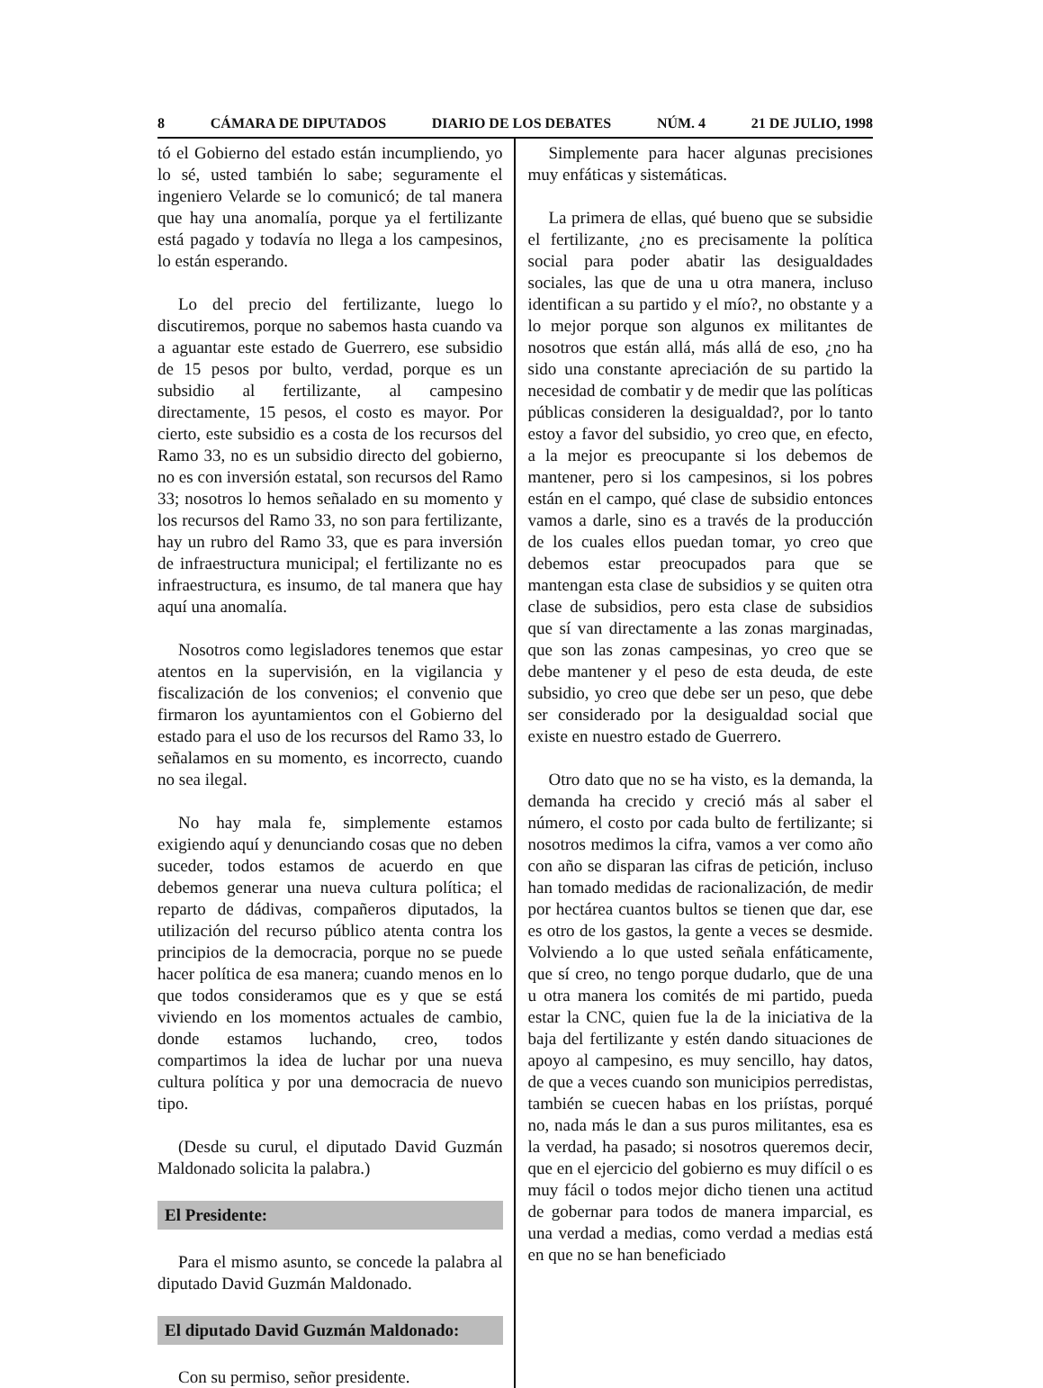8 CÁMARA DE DIPUTADOS DIARIO DE LOS DEBATES NÚM. 4 21 DE JULIO, 1998
tó el Gobierno del estado están incumpliendo, yo lo sé, usted también lo sabe; seguramente el ingeniero Velarde se lo comunicó; de tal manera que hay una anomalía, porque ya el fertilizante está pagado y todavía no llega a los campesinos, lo están esperando.
Lo del precio del fertilizante, luego lo discutiremos, porque no sabemos hasta cuando va a aguantar este estado de Guerrero, ese subsidio de 15 pesos por bulto, verdad, porque es un subsidio al fertilizante, al campesino directamente, 15 pesos, el costo es mayor. Por cierto, este subsidio es a costa de los recursos del Ramo 33, no es un subsidio directo del gobierno, no es con inversión estatal, son recursos del Ramo 33; nosotros lo hemos señalado en su momento y los recursos del Ramo 33, no son para fertilizante, hay un rubro del Ramo 33, que es para inversión de infraestructura municipal; el fertilizante no es infraestructura, es insumo, de tal manera que hay aquí una anomalía.
Nosotros como legisladores tenemos que estar atentos en la supervisión, en la vigilancia y fiscalización de los convenios; el convenio que firmaron los ayuntamientos con el Gobierno del estado para el uso de los recursos del Ramo 33, lo señalamos en su momento, es incorrecto, cuando no sea ilegal.
No hay mala fe, simplemente estamos exigiendo aquí y denunciando cosas que no deben suceder, todos estamos de acuerdo en que debemos generar una nueva cultura política; el reparto de dádivas, compañeros diputados, la utilización del recurso público atenta contra los principios de la democracia, porque no se puede hacer política de esa manera; cuando menos en lo que todos consideramos que es y que se está viviendo en los momentos actuales de cambio, donde estamos luchando, creo, todos compartimos la idea de luchar por una nueva cultura política y por una democracia de nuevo tipo.
(Desde su curul, el diputado David Guzmán Maldonado solicita la palabra.)
El Presidente:
Para el mismo asunto, se concede la palabra al diputado David Guzmán Maldonado.
El diputado David Guzmán Maldonado:
Con su permiso, señor presidente.
Simplemente para hacer algunas precisiones muy enfáticas y sistemáticas.
La primera de ellas, qué bueno que se subsidie el fertilizante, ¿no es precisamente la política social para poder abatir las desigualdades sociales, las que de una u otra manera, incluso identifican a su partido y el mío?, no obstante y a lo mejor porque son algunos ex militantes de nosotros que están allá, más allá de eso, ¿no ha sido una constante apreciación de su partido la necesidad de combatir y de medir que las políticas públicas consideren la desigualdad?, por lo tanto estoy a favor del subsidio, yo creo que, en efecto, a la mejor es preocupante si los debemos de mantener, pero si los campesinos, si los pobres están en el campo, qué clase de subsidio entonces vamos a darle, sino es a través de la producción de los cuales ellos puedan tomar, yo creo que debemos estar preocupados para que se mantengan esta clase de subsidios y se quiten otra clase de subsidios, pero esta clase de subsidios que sí van directamente a las zonas marginadas, que son las zonas campesinas, yo creo que se debe mantener y el peso de esta deuda, de este subsidio, yo creo que debe ser un peso, que debe ser considerado por la desigualdad social que existe en nuestro estado de Guerrero.
Otro dato que no se ha visto, es la demanda, la demanda ha crecido y creció más al saber el número, el costo por cada bulto de fertilizante; si nosotros medimos la cifra, vamos a ver como año con año se disparan las cifras de petición, incluso han tomado medidas de racionalización, de medir por hectárea cuantos bultos se tienen que dar, ese es otro de los gastos, la gente a veces se desmide. Volviendo a lo que usted señala enfáticamente, que sí creo, no tengo porque dudarlo, que de una u otra manera los comités de mi partido, pueda estar la CNC, quien fue la de la iniciativa de la baja del fertilizante y estén dando situaciones de apoyo al campesino, es muy sencillo, hay datos, de que a veces cuando son municipios perredistas, también se cuecen habas en los priístas, porqué no, nada más le dan a sus puros militantes, esa es la verdad, ha pasado; si nosotros queremos decir, que en el ejercicio del gobierno es muy difícil o es muy fácil o todos mejor dicho tienen una actitud de gobernar para todos de manera imparcial, es una verdad a medias, como verdad a medias está en que no se han beneficiado